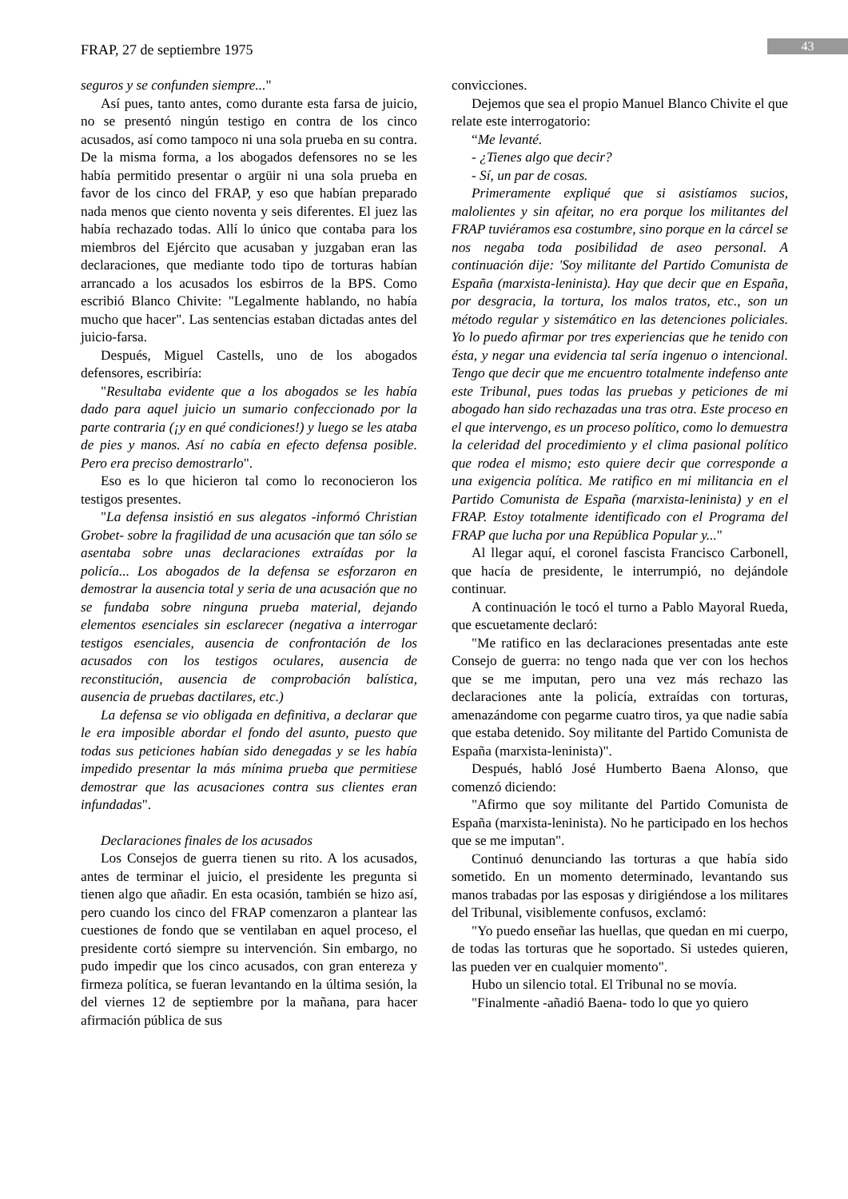FRAP, 27 de septiembre 1975 43
seguros y se confunden siempre..."
Así pues, tanto antes, como durante esta farsa de juicio, no se presentó ningún testigo en contra de los cinco acusados, así como tampoco ni una sola prueba en su contra. De la misma forma, a los abogados defensores no se les había permitido presentar o argüir ni una sola prueba en favor de los cinco del FRAP, y eso que habían preparado nada menos que ciento noventa y seis diferentes. El juez las había rechazado todas. Allí lo único que contaba para los miembros del Ejército que acusaban y juzgaban eran las declaraciones, que mediante todo tipo de torturas habían arrancado a los acusados los esbirros de la BPS. Como escribió Blanco Chivite: "Legalmente hablando, no había mucho que hacer". Las sentencias estaban dictadas antes del juicio-farsa.
Después, Miguel Castells, uno de los abogados defensores, escribiría:
"Resultaba evidente que a los abogados se les había dado para aquel juicio un sumario confeccionado por la parte contraria (¡y en qué condiciones!) y luego se les ataba de pies y manos. Así no cabía en efecto defensa posible. Pero era preciso demostrarlo".
Eso es lo que hicieron tal como lo reconocieron los testigos presentes.
"La defensa insistió en sus alegatos -informó Christian Grobet- sobre la fragilidad de una acusación que tan sólo se asentaba sobre unas declaraciones extraídas por la policía... Los abogados de la defensa se esforzaron en demostrar la ausencia total y seria de una acusación que no se fundaba sobre ninguna prueba material, dejando elementos esenciales sin esclarecer (negativa a interrogar testigos esenciales, ausencia de confrontación de los acusados con los testigos oculares, ausencia de reconstitución, ausencia de comprobación balística, ausencia de pruebas dactilares, etc.)
La defensa se vio obligada en definitiva, a declarar que le era imposible abordar el fondo del asunto, puesto que todas sus peticiones habían sido denegadas y se les había impedido presentar la más mínima prueba que permitiese demostrar que las acusaciones contra sus clientes eran infundadas".
Declaraciones finales de los acusados
Los Consejos de guerra tienen su rito. A los acusados, antes de terminar el juicio, el presidente les pregunta si tienen algo que añadir. En esta ocasión, también se hizo así, pero cuando los cinco del FRAP comenzaron a plantear las cuestiones de fondo que se ventilaban en aquel proceso, el presidente cortó siempre su intervención. Sin embargo, no pudo impedir que los cinco acusados, con gran entereza y firmeza política, se fueran levantando en la última sesión, la del viernes 12 de septiembre por la mañana, para hacer afirmación pública de sus
convicciones.
Dejemos que sea el propio Manuel Blanco Chivite el que relate este interrogatorio:
“Me levanté.
- ¿Tienes algo que decir?
- Sí, un par de cosas.
Primeramente expliqué que si asistíamos sucios, malolientes y sin afeitar, no era porque los militantes del FRAP tuviéramos esa costumbre, sino porque en la cárcel se nos negaba toda posibilidad de aseo personal. A continuación dije: 'Soy militante del Partido Comunista de España (marxista-leninista). Hay que decir que en España, por desgracia, la tortura, los malos tratos, etc., son un método regular y sistemático en las detenciones policiales. Yo lo puedo afirmar por tres experiencias que he tenido con ésta, y negar una evidencia tal sería ingenuo o intencional. Tengo que decir que me encuentro totalmente indefenso ante este Tribunal, pues todas las pruebas y peticiones de mi abogado han sido rechazadas una tras otra. Este proceso en el que intervengo, es un proceso político, como lo demuestra la celeridad del procedimiento y el clima pasional político que rodea el mismo; esto quiere decir que corresponde a una exigencia política. Me ratifico en mi militancia en el Partido Comunista de España (marxista-leninista) y en el FRAP. Estoy totalmente identificado con el Programa del FRAP que lucha por una República Popular y..."
Al llegar aquí, el coronel fascista Francisco Carbonell, que hacía de presidente, le interrumpió, no dejándole continuar.
A continuación le tocó el turno a Pablo Mayoral Rueda, que escuetamente declaró:
"Me ratifico en las declaraciones presentadas ante este Consejo de guerra: no tengo nada que ver con los hechos que se me imputan, pero una vez más rechazo las declaraciones ante la policía, extraídas con torturas, amenazándome con pegarme cuatro tiros, ya que nadie sabía que estaba detenido. Soy militante del Partido Comunista de España (marxista-leninista)".
Después, habló José Humberto Baena Alonso, que comenzó diciendo:
"Afirmo que soy militante del Partido Comunista de España (marxista-leninista). No he participado en los hechos que se me imputan".
Continuó denunciando las torturas a que había sido sometido. En un momento determinado, levantando sus manos trabadas por las esposas y dirigiéndose a los militares del Tribunal, visiblemente confusos, exclamó:
"Yo puedo enseñar las huellas, que quedan en mi cuerpo, de todas las torturas que he soportado. Si ustedes quieren, las pueden ver en cualquier momento".
Hubo un silencio total. El Tribunal no se movía.
"Finalmente -añadió Baena- todo lo que yo quiero